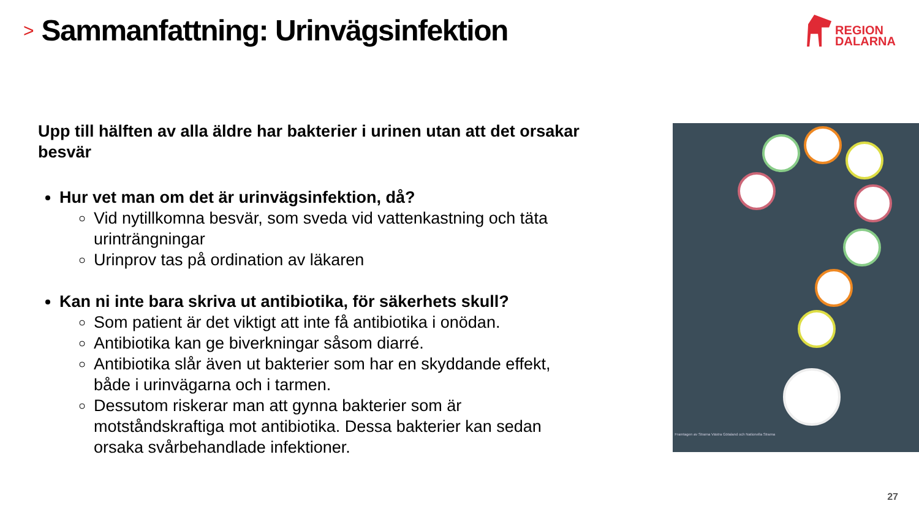>
Sammanfattning: Urinvägsinfektion
REGION
DALARNA
Upp till hälften av alla äldre har bakterier i urinen utan att det orsakar besvär
Hur vet man om det är urinvägsinfektion, då?
Vid nytillkomna besvär, som sveda vid vattenkastning och täta urinträngningar
Urinprov tas på ordination av läkaren
Kan ni inte bara skriva ut antibiotika, för säkerhets skull?
Som patient är det viktigt att inte få antibiotika i onödan.
Antibiotika kan ge biverkningar såsom diarré.
Antibiotika slår även ut bakterier som har en skyddande effekt, både i urinvägarna och i tarmen.
Dessutom riskerar man att gynna bakterier som är motståndskraftiga mot antibiotika. Dessa bakterier kan sedan orsaka svårbehandlade infektioner.
Framtagen av Strama Västra Götaland och Nationella Strama
27